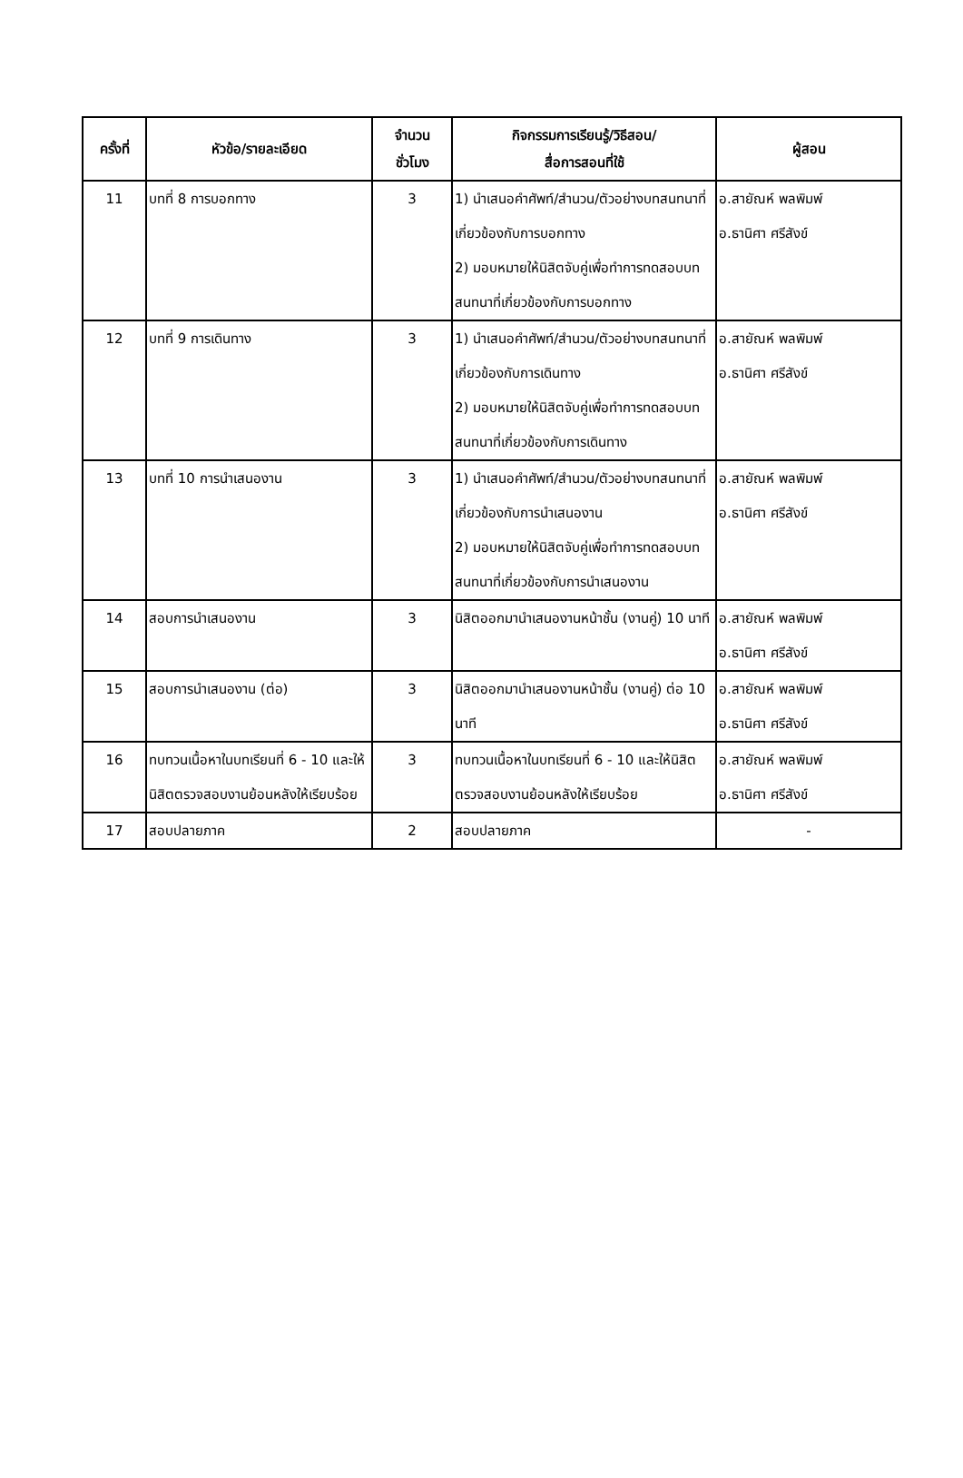| ครั้งที่ | หัวข้อ/รายละเอียด | จำนวน ชั่วโมง | กิจกรรมการเรียนรู้/วิธีสอน/ สื่อการสอนที่ใช้ | ผู้สอน |
| --- | --- | --- | --- | --- |
| 11 | บทที่ 8 การบอกทาง | 3 | 1) นำเสนอคำศัพท์/สำนวน/ตัวอย่างบทสนทนาที่เกี่ยวข้องกับการบอกทาง 2) มอบหมายให้นิสิตจับคู่เพื่อทำการทดสอบบทสนทนาที่เกี่ยวข้องกับการบอกทาง | อ.สายัณห์ พลพิมพ์ อ.ธานิศา ศรีสังข์ |
| 12 | บทที่ 9 การเดินทาง | 3 | 1) นำเสนอคำศัพท์/สำนวน/ตัวอย่างบทสนทนาที่เกี่ยวข้องกับการเดินทาง 2) มอบหมายให้นิสิตจับคู่เพื่อทำการทดสอบบทสนทนาที่เกี่ยวข้องกับการเดินทาง | อ.สายัณห์ พลพิมพ์ อ.ธานิศา ศรีสังข์ |
| 13 | บทที่ 10 การนำเสนองาน | 3 | 1) นำเสนอคำศัพท์/สำนวน/ตัวอย่างบทสนทนาที่เกี่ยวข้องกับการนำเสนองาน 2) มอบหมายให้นิสิตจับคู่เพื่อทำการทดสอบบทสนทนาที่เกี่ยวข้องกับการนำเสนองาน | อ.สายัณห์ พลพิมพ์ อ.ธานิศา ศรีสังข์ |
| 14 | สอบการนำเสนองาน | 3 | นิสิตออกมานำเสนองานหน้าชั้น (งานคู่) 10 นาที | อ.สายัณห์ พลพิมพ์ อ.ธานิศา ศรีสังข์ |
| 15 | สอบการนำเสนองาน (ต่อ) | 3 | นิสิตออกมานำเสนองานหน้าชั้น (งานคู่) ต่อ 10 นาที | อ.สายัณห์ พลพิมพ์ อ.ธานิศา ศรีสังข์ |
| 16 | ทบทวนเนื้อหาในบทเรียนที่ 6 - 10 และให้นิสิตตรวจสอบงานย้อนหลังให้เรียบร้อย | 3 | ทบทวนเนื้อหาในบทเรียนที่ 6 - 10 และให้นิสิตตรวจสอบงานย้อนหลังให้เรียบร้อย | อ.สายัณห์ พลพิมพ์ อ.ธานิศา ศรีสังข์ |
| 17 | สอบปลายภาค | 2 | สอบปลายภาค | - |